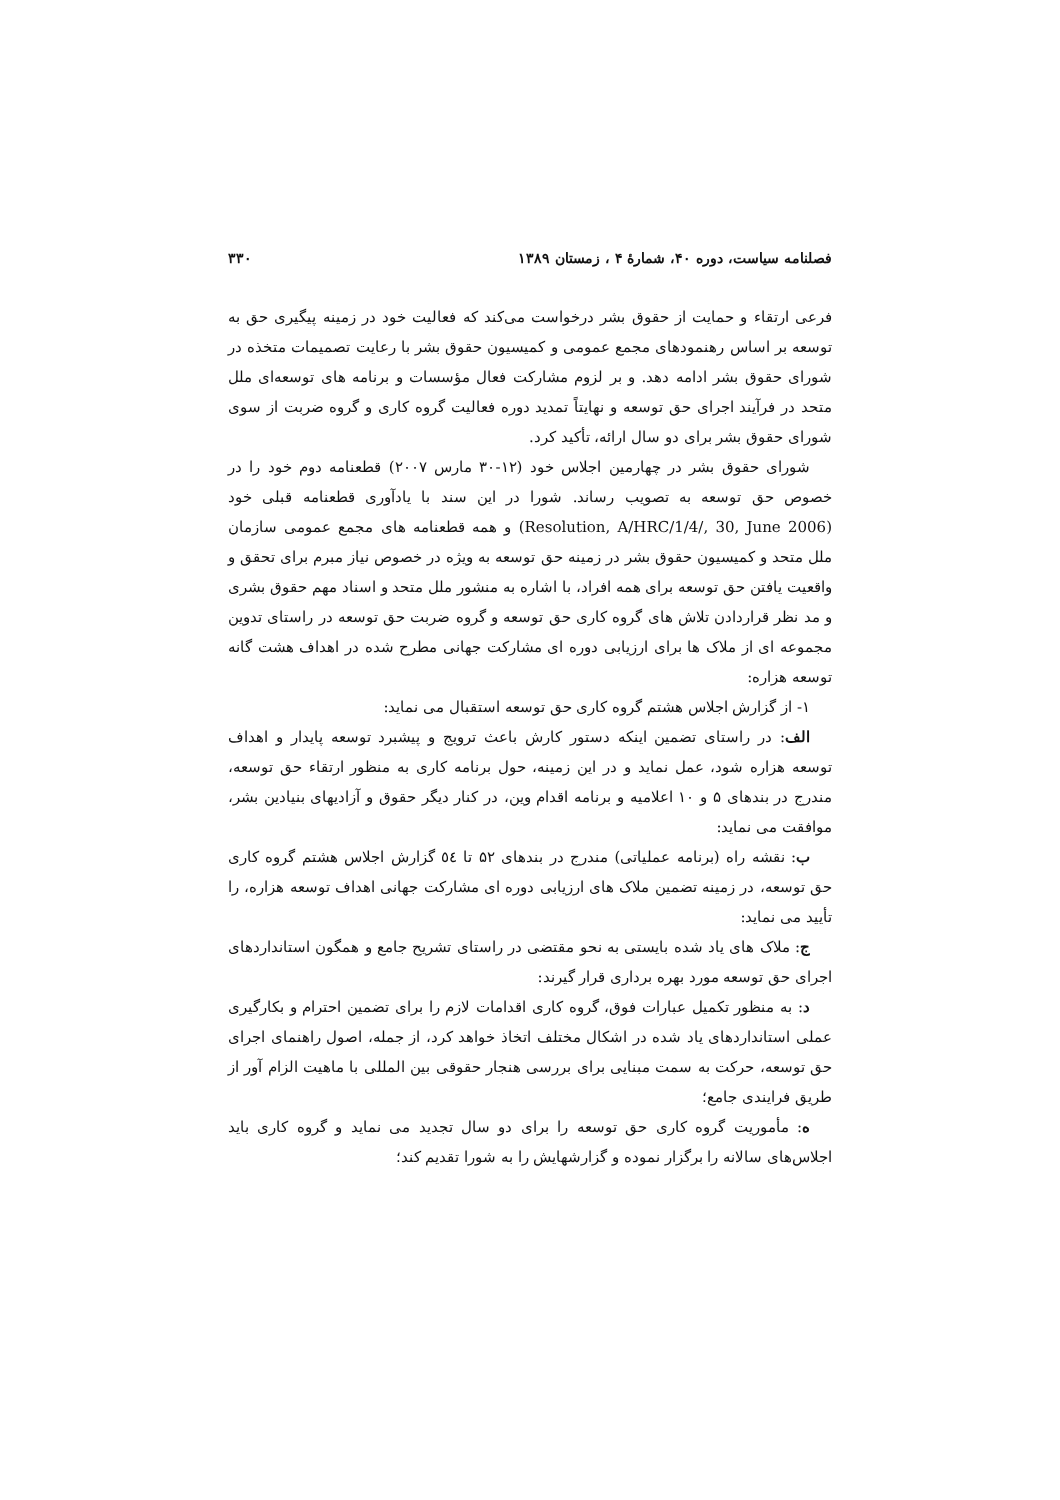فصلنامه سیاست، دوره ۴۰، شمارهٔ ۴ ، زمستان ۱۳۸۹ ۳۳۰
فرعی ارتقاء و حمایت از حقوق بشر درخواست می‌کند که فعالیت خود در زمینه پیگیری حق به توسعه بر اساس رهنمودهای مجمع عمومی و کمیسیون حقوق بشر با رعایت تصمیمات متخذه در شورای حقوق بشر ادامه دهد. و بر لزوم مشارکت فعال مؤسسات و برنامه های توسعه‌ای ملل متحد در فرآیند اجرای حق توسعه و نهایتاً تمدید دوره فعالیت گروه کاری و گروه ضربت از سوی شورای حقوق بشر برای دو سال ارائه، تأکید کرد.
شورای حقوق بشر در چهارمین اجلاس خود (۱۲-۳۰ مارس ۲۰۰۷) قطعنامه دوم خود را در خصوص حق توسعه به تصویب رساند. شورا در این سند با یادآوری قطعنامه قبلی خود (Resolution, A/HRC/1/4/, 30, June 2006) و همه قطعنامه های مجمع عمومی سازمان ملل متحد و کمیسیون حقوق بشر در زمینه حق توسعه به ویژه در خصوص نیاز مبرم برای تحقق و واقعیت یافتن حق توسعه برای همه افراد، با اشاره به منشور ملل متحد و اسناد مهم حقوق بشری و مد نظر قراردادن تلاش های گروه کاری حق توسعه و گروه ضربت حق توسعه در راستای تدوین مجموعه ای از ملاک ها برای ارزیابی دوره ای مشارکت جهانی مطرح شده در اهداف هشت گانه توسعه هزاره:
۱- از گزارش اجلاس هشتم گروه کاری حق توسعه استقبال می نماید:
الف: در راستای تضمین اینکه دستور کارش باعث ترویج و پیشبرد توسعه پایدار و اهداف توسعه هزاره شود، عمل نماید و در این زمینه، حول برنامه کاری به منظور ارتقاء حق توسعه، مندرج در بندهای ۵ و ۱۰ اعلامیه و برنامه اقدام وین، در کنار دیگر حقوق و آزادیهای بنیادین بشر، موافقت می نماید:
ب: نقشه راه (برنامه عملیاتی) مندرج در بندهای ۵۲ تا ٥٤ گزارش اجلاس هشتم گروه کاری حق توسعه، در زمینه تضمین ملاک های ارزیابی دوره ای مشارکت جهانی اهداف توسعه هزاره، را تأیید می نماید:
ج: ملاک های یاد شده بایستی به نحو مقتضی در راستای تشریح جامع و همگون استانداردهای اجرای حق توسعه مورد بهره برداری قرار گیرند:
د: به منظور تکمیل عبارات فوق، گروه کاری اقدامات لازم را برای تضمین احترام و بکارگیری عملی استانداردهای یاد شده در اشکال مختلف اتخاذ خواهد کرد، از جمله، اصول راهنمای اجرای حق توسعه، حرکت به سمت مبنایی برای بررسی هنجار حقوقی بین المللی با ماهیت الزام آور از طریق فرایندی جامع؛
ه: مأموریت گروه کاری حق توسعه را برای دو سال تجدید می نماید و گروه کاری باید اجلاس‌های سالانه را برگزار نموده و گزارشهایش را به شورا تقدیم کند؛